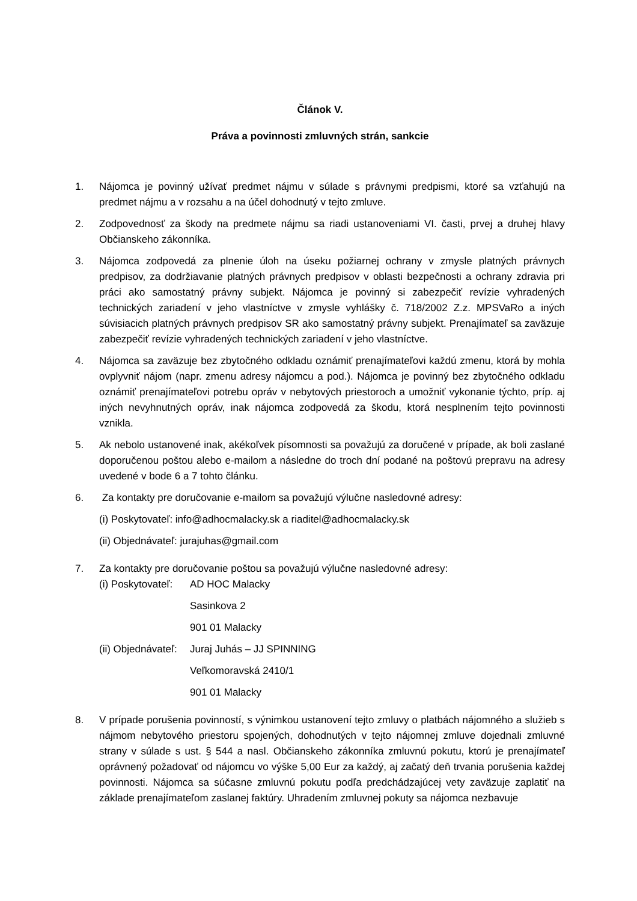Článok V.
Práva a povinnosti zmluvných strán, sankcie
1. Nájomca je povinný užívať predmet nájmu v súlade s právnymi predpismi, ktoré sa vzťahujú na predmet nájmu a v rozsahu a na účel dohodnutý v tejto zmluve.
2. Zodpovednosť za škody na predmete nájmu sa riadi ustanoveniami VI. časti, prvej a druhej hlavy Občianskeho zákonníka.
3. Nájomca zodpovedá za plnenie úloh na úseku požiarnej ochrany v zmysle platných právnych predpisov, za dodržiavanie platných právnych predpisov v oblasti bezpečnosti a ochrany zdravia pri práci ako samostatný právny subjekt. Nájomca je povinný si zabezpečiť revízie vyhradených technických zariadení v jeho vlastníctve v zmysle vyhlášky č. 718/2002 Z.z. MPSVaRo a iných súvisiacich platných právnych predpisov SR ako samostatný právny subjekt. Prenajímateľ sa zaväzuje zabezpečiť revízie vyhradených technických zariadení v jeho vlastníctve.
4. Nájomca sa zaväzuje bez zbytočného odkladu oznámiť prenajímateľovi každú zmenu, ktorá by mohla ovplyvniť nájom (napr. zmenu adresy nájomcu a pod.). Nájomca je povinný bez zbytočného odkladu oznámiť prenajímateľovi potrebu opráv v nebytových priestoroch a umožniť vykonanie týchto, príp. aj iných nevyhnutných opráv, inak nájomca zodpovedá za škodu, ktorá nesplnením tejto povinnosti vznikla.
5. Ak nebolo ustanovené inak, akékoľvek písomnosti sa považujú za doručené v prípade, ak boli zaslané doporučenou poštou alebo e-mailom a následne do troch dní podané na poštovú prepravu na adresy uvedené v bode 6 a 7 tohto článku.
6. Za kontakty pre doručovanie e-mailom sa považujú výlučne nasledovné adresy:
(i) Poskytovateľ: info@adhocmalacky.sk a riaditel@adhocmalacky.sk
(ii) Objednávateľ: jurajuhas@gmail.com
7. Za kontakty pre doručovanie poštou sa považujú výlučne nasledovné adresy:
(i) Poskytovateľ:
AD HOC Malacky
Sasinkova 2
901 01 Malacky
(ii) Objednávateľ:
Juraj Juhás – JJ SPINNING
Veľkomoravská 2410/1
901 01 Malacky
8. V prípade porušenia povinností, s výnimkou ustanovení tejto zmluvy o platbách nájomného a služieb s nájmom nebytového priestoru spojených, dohodnutých v tejto nájomnej zmluve dojednali zmluvné strany v súlade s ust. § 544 a nasl. Občianskeho zákonníka zmluvnú pokutu, ktorú je prenajímateľ oprávnený požadovať od nájomcu vo výške 5,00 Eur za každý, aj začatý deň trvania porušenia každej povinnosti. Nájomca sa súčasne zmluvnú pokutu podľa predchádzajúcej vety zaväzuje zaplatiť na základe prenajímateľom zaslanej faktúry. Uhradením zmluvnej pokuty sa nájomca nezbavuje